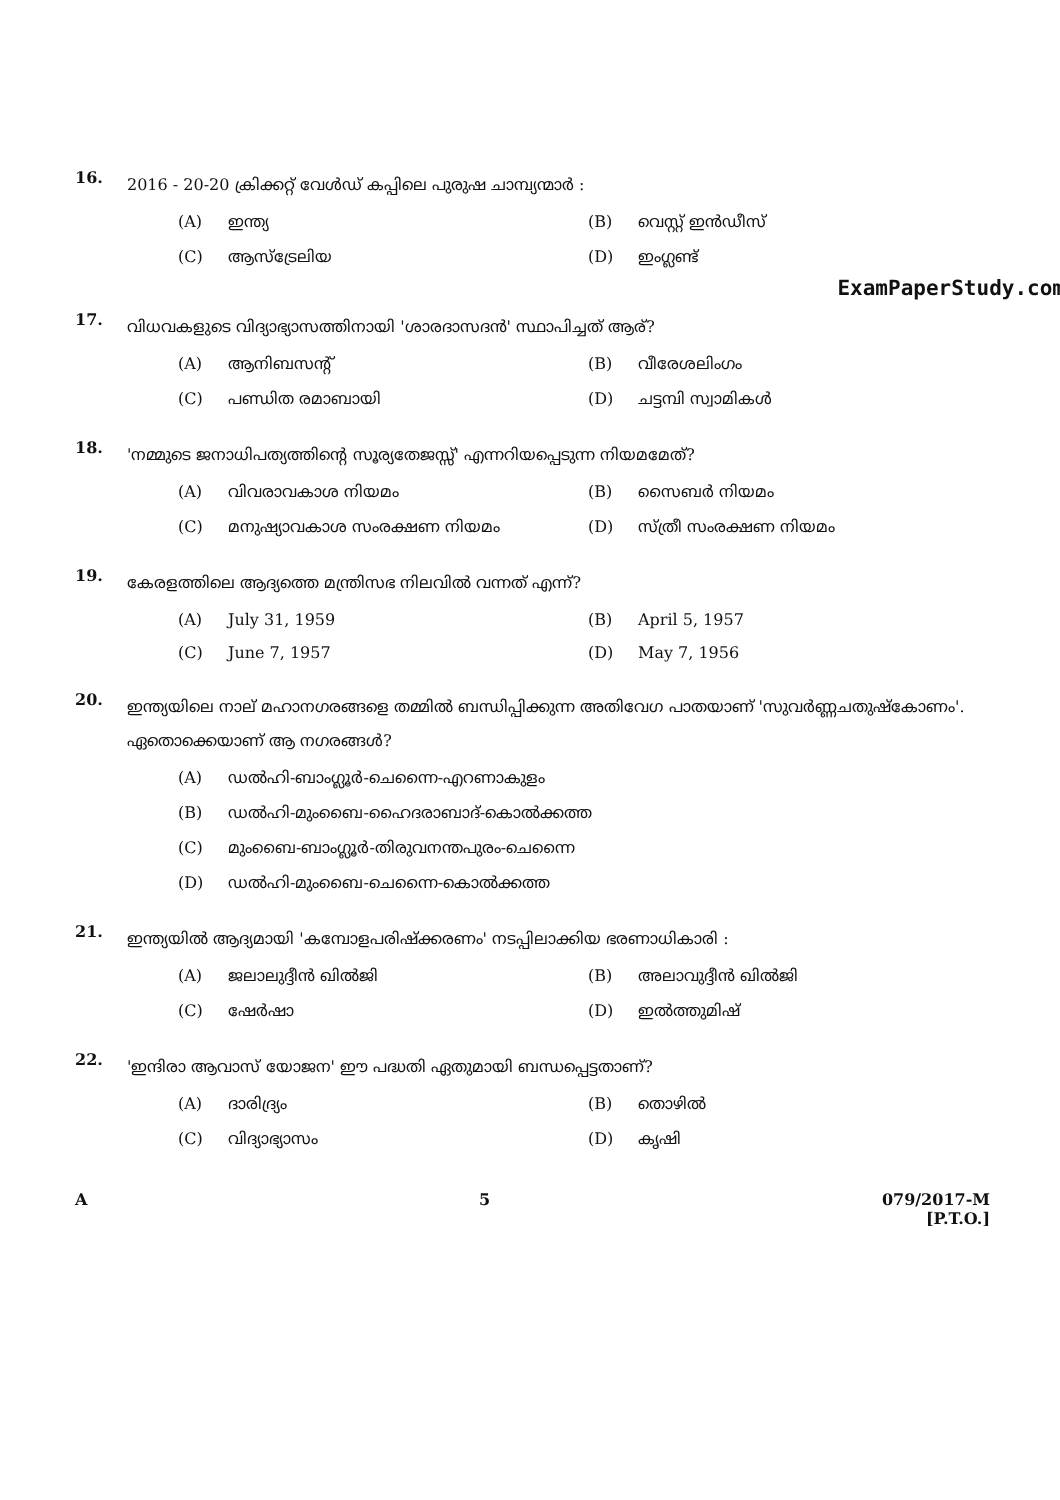16.
2016 - 20-20 ക്രിക്കറ്റ് വേൾഡ് കപ്പിലെ പുരുഷ ചാമ്പ്യന്മാർ :
(A) ഇന്ത്യ
(B) വെസ്റ്റ് ഇൻഡീസ്
(C) ആസ്ട്രേലിയ
(D) ഇംഗ്ലണ്ട്
ExamPaperStudy.com
17.
വിധവകളുടെ വിദ്യാഭ്യാസത്തിനായി 'ശാരദാസദൻ' സ്ഥാപിച്ചത് ആര്?
(A) ആനിബസന്റ്
(B) വീരേശലിംഗം
(C) പണ്ഡിത രമാബായി
(D) ചട്ടമ്പി സ്വാമികൾ
18.
'നമ്മുടെ ജനാധിപത്യത്തിന്റെ സൂര്യതേജസ്സ്' എന്നറിയപ്പെടുന്ന നിയമമേത്?
(A) വിവരാവകാശ നിയമം
(B) സൈബർ നിയമം
(C) മനുഷ്യാവകാശ സംരക്ഷണ നിയമം
(D) സ്ത്രീ സംരക്ഷണ നിയമം
19.
കേരളത്തിലെ ആദ്യത്തെ മന്ത്രിസഭ നിലവിൽ വന്നത് എന്ന്?
(A) July 31, 1959
(B) April 5, 1957
(C) June 7, 1957
(D) May 7, 1956
20.
ഇന്ത്യയിലെ നാല് മഹാനഗരങ്ങളെ തമ്മിൽ ബന്ധിപ്പിക്കുന്ന അതിവേഗ പാതയാണ് 'സുവർണ്ണചതുഷ്കോണം'. ഏതൊക്കെയാണ് ആ നഗരങ്ങൾ?
(A) ഡൽഹി-ബാംഗ്ലൂർ-ചെന്നൈ-എറണാകുളം
(B) ഡൽഹി-മുംബൈ-ഹൈദരാബാദ്-കൊൽക്കത്ത
(C) മുംബൈ-ബാംഗ്ലൂർ-തിരുവനന്തപുരം-ചെന്നൈ
(D) ഡൽഹി-മുംബൈ-ചെന്നൈ-കൊൽക്കത്ത
21.
ഇന്ത്യയിൽ ആദ്യമായി 'കമ്പോളപരിഷ്ക്കരണം' നടപ്പിലാക്കിയ ഭരണാധികാരി :
(A) ജലാലുദ്ദീൻ ഖിൽജി
(B) അലാവുദ്ദീൻ ഖിൽജി
(C) ഷേർഷാ
(D) ഇൽത്തുമിഷ്
22.
'ഇന്ദിരാ ആവാസ് യോജന' ഈ പദ്ധതി ഏതുമായി ബന്ധപ്പെട്ടതാണ്?
(A) ദാരിദ്ര്യം
(B) തൊഴിൽ
(C) വിദ്യാഭ്യാസം
(D) കൃഷി
A 5 079/2017-M
[P.T.O.]